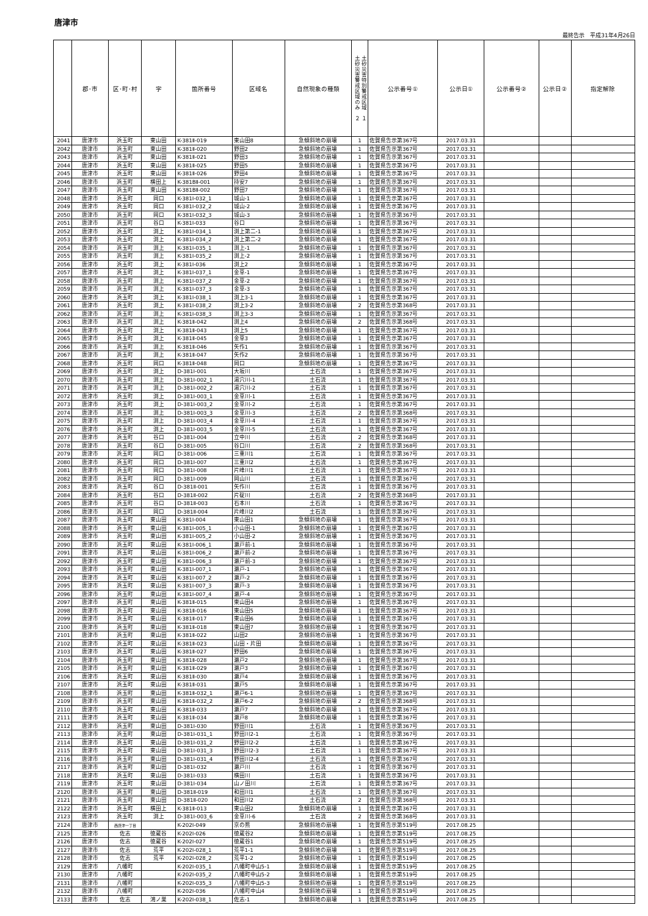唐津市
最終告示　平成31年4月26日
| | 郡･市 | 区･町･村 | 字 | 箇所番号 | 区域名 | 自然現象の種類 | 土砂災害特別警戒区域 １ 土砂災害警戒区域のみ ２ | 公示番号① | 公示日① | 公示番号② | 公示日② | 指定解除 |
| --- | --- | --- | --- | --- | --- | --- | --- | --- | --- | --- | --- | --- |
| 2041 | 唐津市 | 浜玉町 | 東山田 | K-381Ⅱ-019 | 東山田8 | 急傾斜地の崩壊 | 1 | 佐賀県告示第367号 | 2017.03.31 | | | |
| 2042 | 唐津市 | 浜玉町 | 東山田 | K-381Ⅱ-020 | 野田2 | 急傾斜地の崩壊 | 1 | 佐賀県告示第367号 | 2017.03.31 | | | |
| 2043 | 唐津市 | 浜玉町 | 東山田 | K-381Ⅱ-021 | 野田3 | 急傾斜地の崩壊 | 1 | 佐賀県告示第367号 | 2017.03.31 | | | |
| 2044 | 唐津市 | 浜玉町 | 東山田 | K-381Ⅱ-025 | 野田5 | 急傾斜地の崩壊 | 1 | 佐賀県告示第367号 | 2017.03.31 | | | |
| 2045 | 唐津市 | 浜玉町 | 東山田 | K-381Ⅱ-026 | 野田4 | 急傾斜地の崩壊 | 1 | 佐賀県告示第367号 | 2017.03.31 | | | |
| 2046 | 唐津市 | 浜玉町 | 横田上 | K-381BⅡ-001 | 持安7 | 急傾斜地の崩壊 | 1 | 佐賀県告示第367号 | 2017.03.31 | | | |
| 2047 | 唐津市 | 浜玉町 | 東山田 | K-381BⅡ-002 | 野田7 | 急傾斜地の崩壊 | 1 | 佐賀県告示第367号 | 2017.03.31 | | | |
| 2048 | 唐津市 | 浜玉町 | 岡口 | K-381Ⅰ-032_1 | 城山-1 | 急傾斜地の崩壊 | 1 | 佐賀県告示第367号 | 2017.03.31 | | | |
| 2049 | 唐津市 | 浜玉町 | 岡口 | K-381Ⅰ-032_2 | 城山-2 | 急傾斜地の崩壊 | 1 | 佐賀県告示第367号 | 2017.03.31 | | | |
| 2050 | 唐津市 | 浜玉町 | 岡口 | K-381Ⅰ-032_3 | 城山-3 | 急傾斜地の崩壊 | 1 | 佐賀県告示第367号 | 2017.03.31 | | | |
| 2051 | 唐津市 | 浜玉町 | 谷口 | K-381Ⅰ-033 | 谷口 | 急傾斜地の崩壊 | 1 | 佐賀県告示第367号 | 2017.03.31 | | | |
| 2052 | 唐津市 | 浜玉町 | 渕上 | K-381Ⅰ-034_1 | 渕上第二-1 | 急傾斜地の崩壊 | 1 | 佐賀県告示第367号 | 2017.03.31 | | | |
| 2053 | 唐津市 | 浜玉町 | 渕上 | K-381Ⅰ-034_2 | 渕上第二-2 | 急傾斜地の崩壊 | 1 | 佐賀県告示第367号 | 2017.03.31 | | | |
| 2054 | 唐津市 | 浜玉町 | 渕上 | K-381Ⅰ-035_1 | 渕上-1 | 急傾斜地の崩壊 | 1 | 佐賀県告示第367号 | 2017.03.31 | | | |
| 2055 | 唐津市 | 浜玉町 | 渕上 | K-381Ⅰ-035_2 | 渕上-2 | 急傾斜地の崩壊 | 1 | 佐賀県告示第367号 | 2017.03.31 | | | |
| 2056 | 唐津市 | 浜玉町 | 渕上 | K-381Ⅰ-036 | 渕上2 | 急傾斜地の崩壊 | 1 | 佐賀県告示第367号 | 2017.03.31 | | | |
| 2057 | 唐津市 | 浜玉町 | 渕上 | K-381Ⅰ-037_1 | 金草-1 | 急傾斜地の崩壊 | 1 | 佐賀県告示第367号 | 2017.03.31 | | | |
| 2058 | 唐津市 | 浜玉町 | 渕上 | K-381Ⅰ-037_2 | 金草-2 | 急傾斜地の崩壊 | 1 | 佐賀県告示第367号 | 2017.03.31 | | | |
| 2059 | 唐津市 | 浜玉町 | 渕上 | K-381Ⅰ-037_3 | 金草-3 | 急傾斜地の崩壊 | 1 | 佐賀県告示第367号 | 2017.03.31 | | | |
| 2060 | 唐津市 | 浜玉町 | 渕上 | K-381Ⅰ-038_1 | 渕上3-1 | 急傾斜地の崩壊 | 1 | 佐賀県告示第367号 | 2017.03.31 | | | |
| 2061 | 唐津市 | 浜玉町 | 渕上 | K-381Ⅰ-038_2 | 渕上3-2 | 急傾斜地の崩壊 | 2 | 佐賀県告示第368号 | 2017.03.31 | | | |
| 2062 | 唐津市 | 浜玉町 | 渕上 | K-381Ⅰ-038_3 | 渕上3-3 | 急傾斜地の崩壊 | 1 | 佐賀県告示第367号 | 2017.03.31 | | | |
| 2063 | 唐津市 | 浜玉町 | 渕上 | K-381Ⅱ-042 | 渕上4 | 急傾斜地の崩壊 | 2 | 佐賀県告示第368号 | 2017.03.31 | | | |
| 2064 | 唐津市 | 浜玉町 | 渕上 | K-381Ⅱ-043 | 渕上5 | 急傾斜地の崩壊 | 1 | 佐賀県告示第367号 | 2017.03.31 | | | |
| 2065 | 唐津市 | 浜玉町 | 渕上 | K-381Ⅱ-045 | 金草3 | 急傾斜地の崩壊 | 1 | 佐賀県告示第367号 | 2017.03.31 | | | |
| 2066 | 唐津市 | 浜玉町 | 渕上 | K-381Ⅱ-046 | 矢作1 | 急傾斜地の崩壊 | 1 | 佐賀県告示第367号 | 2017.03.31 | | | |
| 2067 | 唐津市 | 浜玉町 | 渕上 | K-381Ⅱ-047 | 矢作2 | 急傾斜地の崩壊 | 1 | 佐賀県告示第367号 | 2017.03.31 | | | |
| 2068 | 唐津市 | 浜玉町 | 岡口 | K-381Ⅱ-048 | 岡口 | 急傾斜地の崩壊 | 1 | 佐賀県告示第367号 | 2017.03.31 | | | |
| 2069 | 唐津市 | 浜玉町 | 渕上 | D-381Ⅰ-001 | 大坂川 | 土石流 | 1 | 佐賀県告示第367号 | 2017.03.31 | | | |
| 2070 | 唐津市 | 浜玉町 | 渕上 | D-381Ⅰ-002_1 | 湯穴川-1 | 土石流 | 1 | 佐賀県告示第367号 | 2017.03.31 | | | |
| 2071 | 唐津市 | 浜玉町 | 渕上 | D-381Ⅰ-002_2 | 湯穴川-2 | 土石流 | 1 | 佐賀県告示第367号 | 2017.03.31 | | | |
| 2072 | 唐津市 | 浜玉町 | 渕上 | D-381Ⅰ-003_1 | 金草川-1 | 土石流 | 1 | 佐賀県告示第367号 | 2017.03.31 | | | |
| 2073 | 唐津市 | 浜玉町 | 渕上 | D-381Ⅰ-003_2 | 金草川-2 | 土石流 | 1 | 佐賀県告示第367号 | 2017.03.31 | | | |
| 2074 | 唐津市 | 浜玉町 | 渕上 | D-381Ⅰ-003_3 | 金草川-3 | 土石流 | 2 | 佐賀県告示第368号 | 2017.03.31 | | | |
| 2075 | 唐津市 | 浜玉町 | 渕上 | D-381Ⅰ-003_4 | 金草川-4 | 土石流 | 1 | 佐賀県告示第367号 | 2017.03.31 | | | |
| 2076 | 唐津市 | 浜玉町 | 渕上 | D-381Ⅰ-003_5 | 金草川-5 | 土石流 | 1 | 佐賀県告示第367号 | 2017.03.31 | | | |
| 2077 | 唐津市 | 浜玉町 | 谷口 | D-381Ⅰ-004 | 立中川 | 土石流 | 2 | 佐賀県告示第368号 | 2017.03.31 | | | |
| 2078 | 唐津市 | 浜玉町 | 谷口 | D-381Ⅰ-005 | 谷口川 | 土石流 | 2 | 佐賀県告示第368号 | 2017.03.31 | | | |
| 2079 | 唐津市 | 浜玉町 | 岡口 | D-381Ⅰ-006 | 三重川1 | 土石流 | 1 | 佐賀県告示第367号 | 2017.03.31 | | | |
| 2080 | 唐津市 | 浜玉町 | 岡口 | D-381Ⅰ-007 | 三重川2 | 土石流 | 1 | 佐賀県告示第367号 | 2017.03.31 | | | |
| 2081 | 唐津市 | 浜玉町 | 岡口 | D-381Ⅰ-008 | 片峰川1 | 土石流 | 1 | 佐賀県告示第367号 | 2017.03.31 | | | |
| 2082 | 唐津市 | 浜玉町 | 岡口 | D-381Ⅰ-009 | 岡山川 | 土石流 | 1 | 佐賀県告示第367号 | 2017.03.31 | | | |
| 2083 | 唐津市 | 浜玉町 | 谷口 | D-381Ⅱ-001 | 矢作川 | 土石流 | 1 | 佐賀県告示第367号 | 2017.03.31 | | | |
| 2084 | 唐津市 | 浜玉町 | 谷口 | D-381Ⅱ-002 | 片碇川 | 土石流 | 2 | 佐賀県告示第368号 | 2017.03.31 | | | |
| 2085 | 唐津市 | 浜玉町 | 谷口 | D-381Ⅱ-003 | 石本川 | 土石流 | 1 | 佐賀県告示第367号 | 2017.03.31 | | | |
| 2086 | 唐津市 | 浜玉町 | 岡口 | D-381Ⅱ-004 | 片峰川2 | 土石流 | 1 | 佐賀県告示第367号 | 2017.03.31 | | | |
| 2087 | 唐津市 | 浜玉町 | 東山田 | K-381Ⅰ-004 | 東山田1 | 急傾斜地の崩壊 | 1 | 佐賀県告示第367号 | 2017.03.31 | | | |
| 2088 | 唐津市 | 浜玉町 | 東山田 | K-381Ⅰ-005_1 | 小山田-1 | 急傾斜地の崩壊 | 1 | 佐賀県告示第367号 | 2017.03.31 | | | |
| 2089 | 唐津市 | 浜玉町 | 東山田 | K-381Ⅰ-005_2 | 小山田-2 | 急傾斜地の崩壊 | 1 | 佐賀県告示第367号 | 2017.03.31 | | | |
| 2090 | 唐津市 | 浜玉町 | 東山田 | K-381Ⅰ-006_1 | 瀬戸前-1 | 急傾斜地の崩壊 | 1 | 佐賀県告示第367号 | 2017.03.31 | | | |
| 2091 | 唐津市 | 浜玉町 | 東山田 | K-381Ⅰ-006_2 | 瀬戸前-2 | 急傾斜地の崩壊 | 1 | 佐賀県告示第367号 | 2017.03.31 | | | |
| 2092 | 唐津市 | 浜玉町 | 東山田 | K-381Ⅰ-006_3 | 瀬戸前-3 | 急傾斜地の崩壊 | 1 | 佐賀県告示第367号 | 2017.03.31 | | | |
| 2093 | 唐津市 | 浜玉町 | 東山田 | K-381Ⅰ-007_1 | 瀬戸-1 | 急傾斜地の崩壊 | 1 | 佐賀県告示第367号 | 2017.03.31 | | | |
| 2094 | 唐津市 | 浜玉町 | 東山田 | K-381Ⅰ-007_2 | 瀬戸-2 | 急傾斜地の崩壊 | 1 | 佐賀県告示第367号 | 2017.03.31 | | | |
| 2095 | 唐津市 | 浜玉町 | 東山田 | K-381Ⅰ-007_3 | 瀬戸-3 | 急傾斜地の崩壊 | 1 | 佐賀県告示第367号 | 2017.03.31 | | | |
| 2096 | 唐津市 | 浜玉町 | 東山田 | K-381Ⅰ-007_4 | 瀬戸-4 | 急傾斜地の崩壊 | 1 | 佐賀県告示第367号 | 2017.03.31 | | | |
| 2097 | 唐津市 | 浜玉町 | 東山田 | K-381Ⅱ-015 | 東山田4 | 急傾斜地の崩壊 | 1 | 佐賀県告示第367号 | 2017.03.31 | | | |
| 2098 | 唐津市 | 浜玉町 | 東山田 | K-381Ⅱ-016 | 東山田5 | 急傾斜地の崩壊 | 1 | 佐賀県告示第367号 | 2017.03.31 | | | |
| 2099 | 唐津市 | 浜玉町 | 東山田 | K-381Ⅱ-017 | 東山田6 | 急傾斜地の崩壊 | 1 | 佐賀県告示第367号 | 2017.03.31 | | | |
| 2100 | 唐津市 | 浜玉町 | 東山田 | K-381Ⅱ-018 | 東山田7 | 急傾斜地の崩壊 | 1 | 佐賀県告示第367号 | 2017.03.31 | | | |
| 2101 | 唐津市 | 浜玉町 | 東山田 | K-381Ⅱ-022 | 山田2 | 急傾斜地の崩壊 | 1 | 佐賀県告示第367号 | 2017.03.31 | | | |
| 2102 | 唐津市 | 浜玉町 | 東山田 | K-381Ⅱ-023 | 山田・片田 | 急傾斜地の崩壊 | 1 | 佐賀県告示第367号 | 2017.03.31 | | | |
| 2103 | 唐津市 | 浜玉町 | 東山田 | K-381Ⅱ-027 | 野田6 | 急傾斜地の崩壊 | 1 | 佐賀県告示第367号 | 2017.03.31 | | | |
| 2104 | 唐津市 | 浜玉町 | 東山田 | K-381Ⅱ-028 | 瀬戸2 | 急傾斜地の崩壊 | 1 | 佐賀県告示第367号 | 2017.03.31 | | | |
| 2105 | 唐津市 | 浜玉町 | 東山田 | K-381Ⅱ-029 | 瀬戸3 | 急傾斜地の崩壊 | 1 | 佐賀県告示第367号 | 2017.03.31 | | | |
| 2106 | 唐津市 | 浜玉町 | 東山田 | K-381Ⅱ-030 | 瀬戸4 | 急傾斜地の崩壊 | 1 | 佐賀県告示第367号 | 2017.03.31 | | | |
| 2107 | 唐津市 | 浜玉町 | 東山田 | K-381Ⅱ-031 | 瀬戸5 | 急傾斜地の崩壊 | 1 | 佐賀県告示第367号 | 2017.03.31 | | | |
| 2108 | 唐津市 | 浜玉町 | 東山田 | K-381Ⅱ-032_1 | 瀬戸6-1 | 急傾斜地の崩壊 | 1 | 佐賀県告示第367号 | 2017.03.31 | | | |
| 2109 | 唐津市 | 浜玉町 | 東山田 | K-381Ⅱ-032_2 | 瀬戸6-2 | 急傾斜地の崩壊 | 2 | 佐賀県告示第368号 | 2017.03.31 | | | |
| 2110 | 唐津市 | 浜玉町 | 東山田 | K-381Ⅱ-033 | 瀬戸7 | 急傾斜地の崩壊 | 1 | 佐賀県告示第367号 | 2017.03.31 | | | |
| 2111 | 唐津市 | 浜玉町 | 東山田 | K-381Ⅱ-034 | 瀬戸8 | 急傾斜地の崩壊 | 1 | 佐賀県告示第367号 | 2017.03.31 | | | |
| 2112 | 唐津市 | 浜玉町 | 東山田 | D-381Ⅰ-030 | 野田川1 | 土石流 | 1 | 佐賀県告示第367号 | 2017.03.31 | | | |
| 2113 | 唐津市 | 浜玉町 | 東山田 | D-381Ⅰ-031_1 | 野田川2-1 | 土石流 | 1 | 佐賀県告示第367号 | 2017.03.31 | | | |
| 2114 | 唐津市 | 浜玉町 | 東山田 | D-381Ⅰ-031_2 | 野田川2-2 | 土石流 | 1 | 佐賀県告示第367号 | 2017.03.31 | | | |
| 2115 | 唐津市 | 浜玉町 | 東山田 | D-381Ⅰ-031_3 | 野田川2-3 | 土石流 | 1 | 佐賀県告示第367号 | 2017.03.31 | | | |
| 2116 | 唐津市 | 浜玉町 | 東山田 | D-381Ⅰ-031_4 | 野田川2-4 | 土石流 | 1 | 佐賀県告示第367号 | 2017.03.31 | | | |
| 2117 | 唐津市 | 浜玉町 | 東山田 | D-381Ⅰ-032 | 瀬戸川 | 土石流 | 1 | 佐賀県告示第367号 | 2017.03.31 | | | |
| 2118 | 唐津市 | 浜玉町 | 東山田 | D-381Ⅰ-033 | 横田川 | 土石流 | 1 | 佐賀県告示第367号 | 2017.03.31 | | | |
| 2119 | 唐津市 | 浜玉町 | 東山田 | D-381Ⅰ-034 | 山ノ田川 | 土石流 | 1 | 佐賀県告示第367号 | 2017.03.31 | | | |
| 2120 | 唐津市 | 浜玉町 | 東山田 | D-381Ⅱ-019 | 和田川1 | 土石流 | 1 | 佐賀県告示第367号 | 2017.03.31 | | | |
| 2121 | 唐津市 | 浜玉町 | 東山田 | D-381Ⅱ-020 | 和田川2 | 土石流 | 2 | 佐賀県告示第368号 | 2017.03.31 | | | |
| 2122 | 唐津市 | 浜玉町 | 横田上 | K-381Ⅱ-013 | 東山田2 | 急傾斜地の崩壊 | 1 | 佐賀県告示第367号 | 2017.03.31 | | | |
| 2123 | 唐津市 | 浜玉町 | 渕上 | D-381Ⅰ-003_6 | 金草川-6 | 土石流 | 2 | 佐賀県告示第368号 | 2017.03.31 | | | |
| 2124 | 唐津市 | 西唐津一丁目 | | K-202Ⅰ-049 | 京の熊 | 急傾斜地の崩壊 | 1 | 佐賀県告示第519号 | 2017.08.25 | | | |
| 2125 | 唐津市 | 佐志 | 徳蔵谷 | K-202Ⅰ-026 | 徳蔵谷2 | 急傾斜地の崩壊 | 1 | 佐賀県告示第519号 | 2017.08.25 | | | |
| 2126 | 唐津市 | 佐志 | 徳蔵谷 | K-202Ⅰ-027 | 徳蔵谷1 | 急傾斜地の崩壊 | 1 | 佐賀県告示第519号 | 2017.08.25 | | | |
| 2127 | 唐津市 | 佐志 | 荒平 | K-202Ⅰ-028_1 | 荒平1-1 | 急傾斜地の崩壊 | 1 | 佐賀県告示第519号 | 2017.08.25 | | | |
| 2128 | 唐津市 | 佐志 | 荒平 | K-202Ⅰ-028_2 | 荒平1-2 | 急傾斜地の崩壊 | 1 | 佐賀県告示第519号 | 2017.08.25 | | | |
| 2129 | 唐津市 | 八幡町 | | K-202Ⅰ-035_1 | 八幡町中山5-1 | 急傾斜地の崩壊 | 1 | 佐賀県告示第519号 | 2017.08.25 | | | |
| 2130 | 唐津市 | 八幡町 | | K-202Ⅰ-035_2 | 八幡町中山5-2 | 急傾斜地の崩壊 | 1 | 佐賀県告示第519号 | 2017.08.25 | | | |
| 2131 | 唐津市 | 八幡町 | | K-202Ⅰ-035_3 | 八幡町中山5-3 | 急傾斜地の崩壊 | 1 | 佐賀県告示第519号 | 2017.08.25 | | | |
| 2132 | 唐津市 | 八幡町 | | K-202Ⅰ-036 | 八幡町中山4 | 急傾斜地の崩壊 | 1 | 佐賀県告示第519号 | 2017.08.25 | | | |
| 2133 | 唐津市 | 佐志 | 鴻ノ巣 | K-202Ⅰ-038_1 | 佐志-1 | 急傾斜地の崩壊 | 1 | 佐賀県告示第519号 | 2017.08.25 | | | |